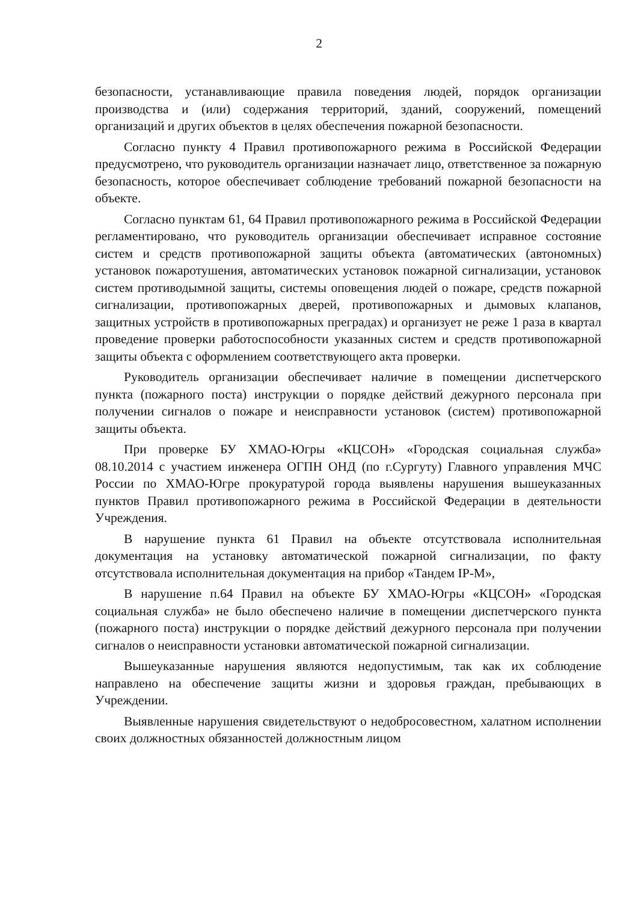2
безопасности, устанавливающие правила поведения людей, порядок организации производства и (или) содержания территорий, зданий, сооружений, помещений организаций и других объектов в целях обеспечения пожарной безопасности.
Согласно пункту 4 Правил противопожарного режима в Российской Федерации предусмотрено, что руководитель организации назначает лицо, ответственное за пожарную безопасность, которое обеспечивает соблюдение требований пожарной безопасности на объекте.
Согласно пунктам 61, 64 Правил противопожарного режима в Российской Федерации регламентировано, что руководитель организации обеспечивает исправное состояние систем и средств противопожарной защиты объекта (автоматических (автономных) установок пожаротушения, автоматических установок пожарной сигнализации, установок систем противодымной защиты, системы оповещения людей о пожаре, средств пожарной сигнализации, противопожарных дверей, противопожарных и дымовых клапанов, защитных устройств в противопожарных преградах) и организует не реже 1 раза в квартал проведение проверки работоспособности указанных систем и средств противопожарной защиты объекта с оформлением соответствующего акта проверки.
Руководитель организации обеспечивает наличие в помещении диспетчерского пункта (пожарного поста) инструкции о порядке действий дежурного персонала при получении сигналов о пожаре и неисправности установок (систем) противопожарной защиты объекта.
При проверке БУ ХМАО-Югры «КЦСОН» «Городская социальная служба» 08.10.2014 с участием инженера ОГПН ОНД (по г.Сургуту) Главного управления МЧС России по ХМАО-Югре прокуратурой города выявлены нарушения вышеуказанных пунктов Правил противопожарного режима в Российской Федерации в деятельности Учреждения.
В нарушение пункта 61 Правил на объекте отсутствовала исполнительная документация на установку автоматической пожарной сигнализации, по факту отсутствовала исполнительная документация на прибор «Тандем IP-M»,
В нарушение п.64 Правил на объекте БУ ХМАО-Югры «КЦСОН» «Городская социальная служба» не было обеспечено наличие в помещении диспетчерского пункта (пожарного поста) инструкции о порядке действий дежурного персонала при получении сигналов о неисправности установки автоматической пожарной сигнализации.
Вышеуказанные нарушения являются недопустимым, так как их соблюдение направлено на обеспечение защиты жизни и здоровья граждан, пребывающих в Учреждении.
Выявленные нарушения свидетельствуют о недобросовестном, халатном исполнении своих должностных обязанностей должностным лицом